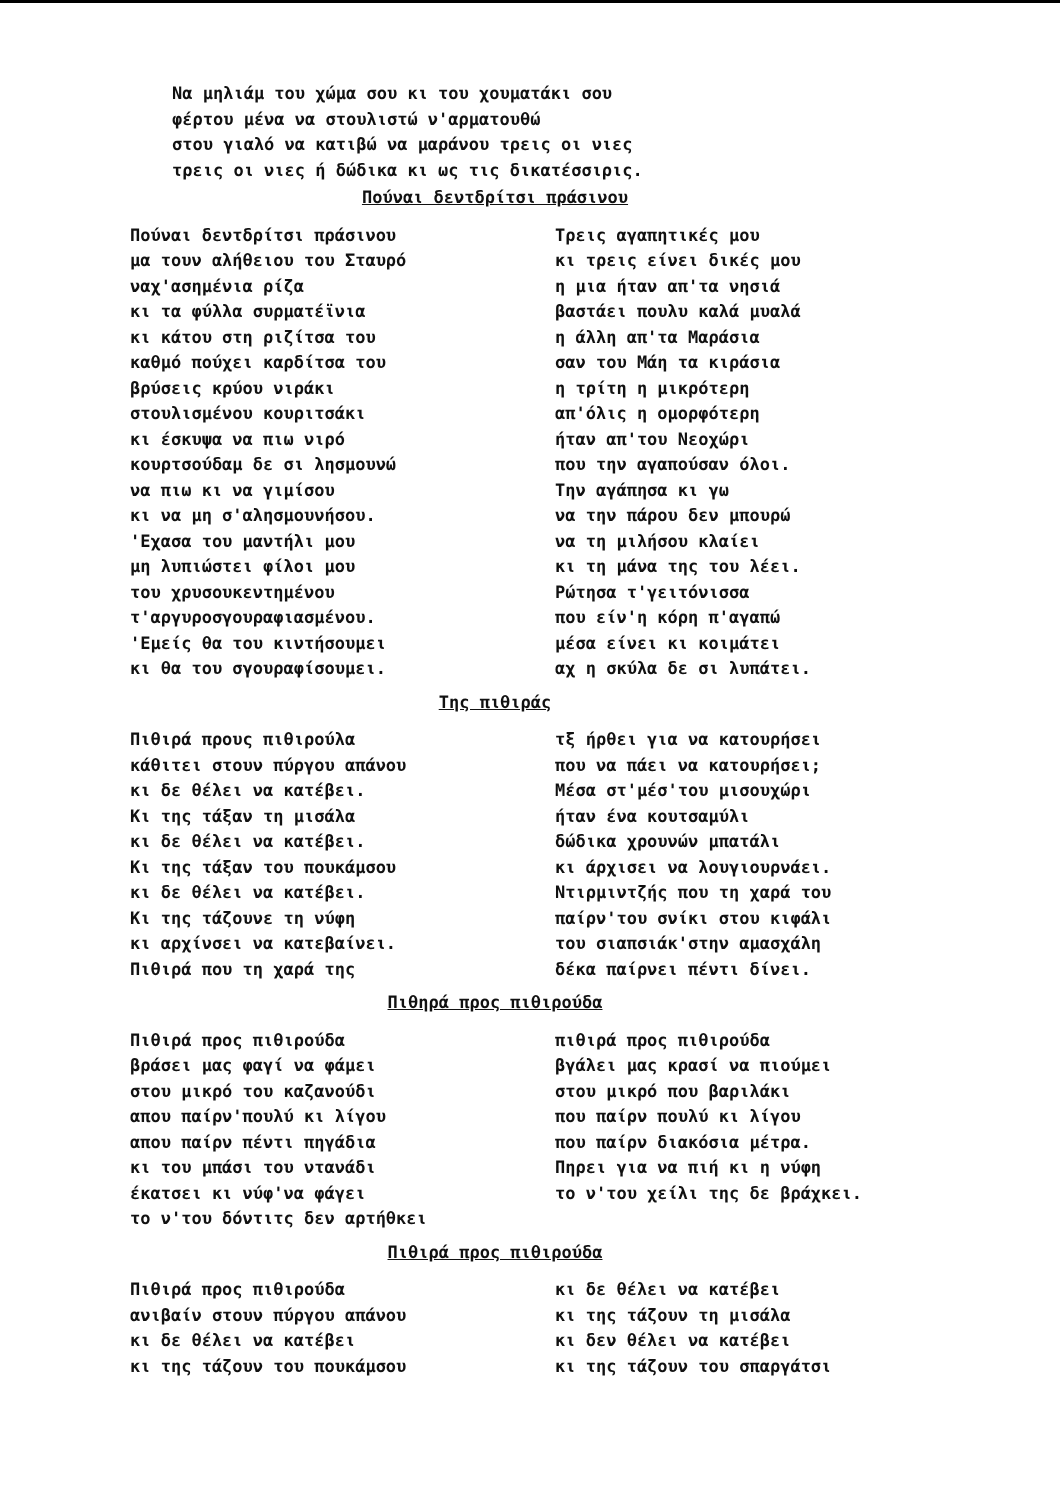Να μηλιάμ του χώμα σου κι του χουματάκι σου
φέρτου μένα να στουλιστώ ν'αρματουθώ
στου γιαλό να κατιβώ να μαράνου τρεις οι νιες
τρεις οι νιες ή δώδικα κι ως τις δικατέσσιρις.
Πούναι δεντδρίτσι πράσινου
Πούναι δεντδρίτσι πράσινου
μα τουν αλήθειου του Σταυρό
ναχ'ασημένια ρίζα
κι τα φύλλα συρματέϊνια
κι κάτου στη ριζίτσα του
καθμό πούχει καρδίτσα του
βρύσεις κρύου νιράκι
στουλισμένου κουριτσάκι
κι έσκυψα να πιω νιρό
κουρτσούδαμ δε σι λησμουνώ
να πιω κι να γιμίσου
κι να μη σ'αλησμουνήσου.
'Εχασα του μαντήλι μου
μη λυπιώστει φίλοι μου
του χρυσουκεντημένου
τ'αργυροσγουραφιασμένου.
'Εμείς θα του κιντήσουμει
κι θα του σγουραφίσουμει.
Τρεις αγαπητικές μου
κι τρεις είνει δικές μου
η μια ήταν απ'τα νησιά
βαστάει πουλυ καλά μυαλά
η άλλη απ'τα Μαράσια
σαν του Μάη τα κιράσια
η τρίτη η μικρότερη
απ'όλις η ομορφότερη
ήταν απ'του Νεοχώρι
που την αγαπούσαν όλοι.
Την αγάπησα κι γω
να την πάρου δεν μπουρώ
να τη μιλήσου κλαίει
κι τη μάνα της του λέει.
Ρώτησα τ'γειτόνισσα
που είν'η κόρη π'αγαπώ
μέσα είνει κι κοιμάτει
αχ η σκύλα δε σι λυπάτει.
Της πιθιράς
Πιθιρά πρους πιθιρούλα
κάθιτει στουν πύργου απάνου
κι δε θέλει να κατέβει.
Κι της τάξαν τη μισάλα
κι δε θέλει να κατέβει.
Κι της τάξαν του πουκάμσου
κι δε θέλει να κατέβει.
Κι της τάζουνε τη νύφη
κι αρχίνσει να κατεβαίνει.
Πιθιρά που τη χαρά της
τξ ήρθει για να κατουρήσει
που να πάει να κατουρήσει;
Μέσα στ'μέσ'του μισουχώρι
ήταν ένα κουτσαμύλι
δώδικα χρουνών μπατάλι
κι άρχισει να λουγιουρνάει.
Ντιρμιντζής που τη χαρά του
παίρν'του σνίκι στου κιφάλι
του σιαπσιάκ'στην αμασχάλη
δέκα παίρνει πέντι δίνει.
Πιθηρά προς πιθιρούδα
Πιθιρά προς πιθιρούδα
βράσει μας φαγί να φάμει
στου μικρό του καζανούδι
απου παίρν'πουλύ κι λίγου
απου παίρν πέντι πηγάδια
κι του μπάσι του ντανάδι
έκατσει κι νύφ'να φάγει
το ν'του δόντιτς δεν αρτήθκει
πιθιρά προς πιθιρούδα
βγάλει μας κρασί να πιούμει
στου μικρό που βαριλάκι
που παίρν πουλύ κι λίγου
που παίρν διακόσια μέτρα.
Πηρει για να πιή κι η νύφη
το ν'του χείλι της δε βράχκει.
Πιθιρά προς πιθιρούδα
Πιθιρά προς πιθιρούδα
ανιβαίν στουν πύργου απάνου
κι δε θέλει να κατέβει
κι της τάζουν του πουκάμσου
κι δε θέλει να κατέβει
κι της τάζουν τη μισάλα
κι δεν θέλει να κατέβει
κι της τάζουν του σπαργάτσι